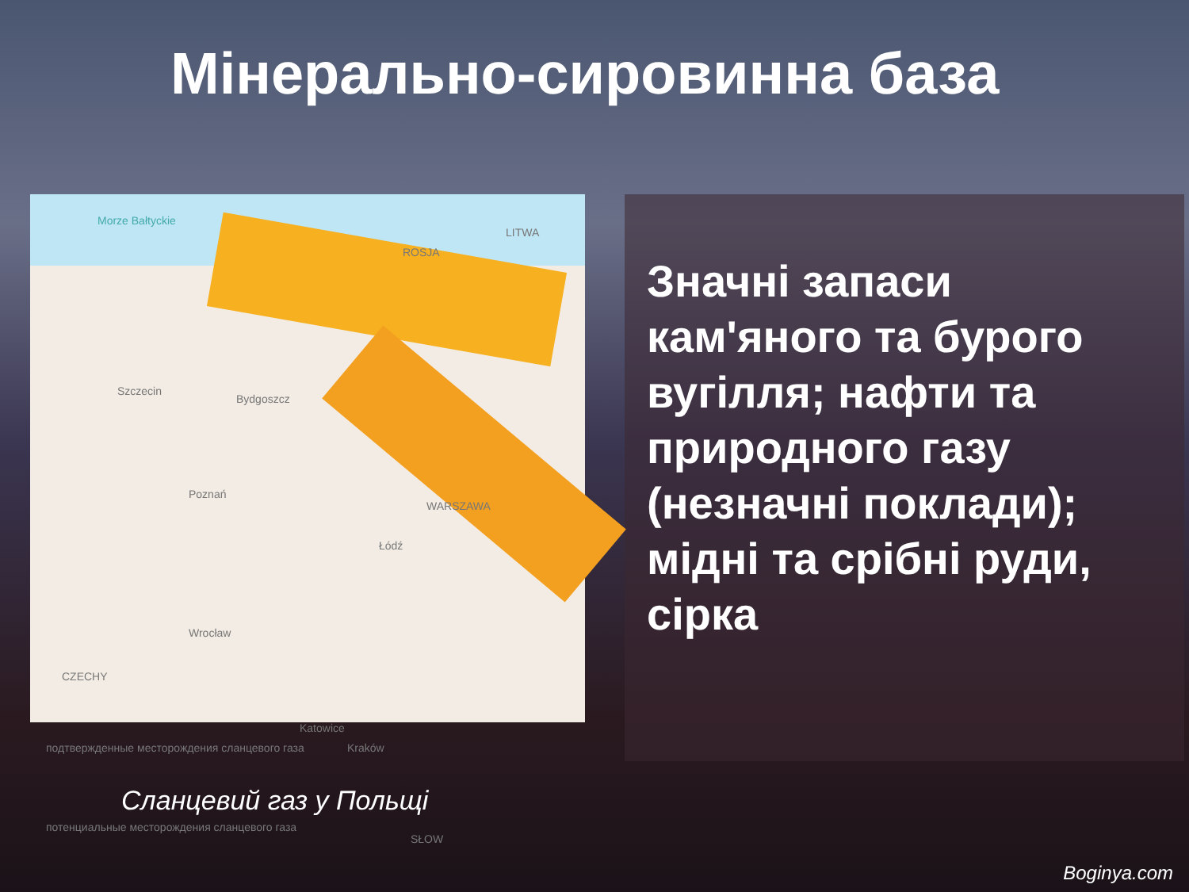Мінерально-сировинна база
Morze Bałtyckie
LITWA
ROSJA
Szczecin
Bydgoszcz
Poznań
WARSZAWA
Łódź
Wrocław
CZECHY
Katowice
Kraków подтвержденные месторождения сланцевого газа
потенциальные месторождения сланцевого газа
SŁOW
Значні запаси кам'яного та бурого вугілля; нафти та природного газу (незначні поклади); мідні та срібні руди, сірка
Сланцевий газ у Польщі
Boginya.com